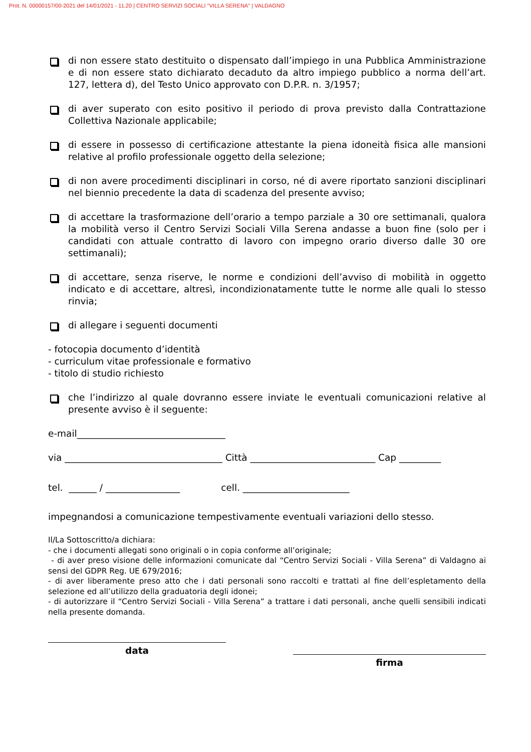Prot. N. 00000157/00-2021 del 14/01/2021 - 11.20 | CENTRO SERVIZI SOCIALI "VILLA SERENA" | VALDAGNO
di non essere stato destituito o dispensato dall’impiego in una Pubblica Amministrazione e di non essere stato dichiarato decaduto da altro impiego pubblico a norma dell’art. 127, lettera d), del Testo Unico approvato con D.P.R. n. 3/1957;
di aver superato con esito positivo il periodo di prova previsto dalla Contrattazione Collettiva Nazionale applicabile;
di essere in possesso di certificazione attestante la piena idoneità fisica alle mansioni relative al profilo professionale oggetto della selezione;
di non avere procedimenti disciplinari in corso, né di avere riportato sanzioni disciplinari nel biennio precedente la data di scadenza del presente avviso;
di accettare la trasformazione dell’orario a tempo parziale a 30 ore settimanali, qualora la mobilità verso il Centro Servizi Sociali Villa Serena andasse a buon fine (solo per i candidati con attuale contratto di lavoro con impegno orario diverso dalle 30 ore settimanali);
di accettare, senza riserve, le norme e condizioni dell’avviso di mobilità in oggetto indicato e di accettare, altresì, incondizionatamente tutte le norme alle quali lo stesso rinvia;
di allegare i seguenti documenti
- fotocopia documento d’identità
- curriculum vitae professionale e formativo
- titolo di studio richiesto
che l’indirizzo al quale dovranno essere inviate le eventuali comunicazioni relative al presente avviso è il seguente:
e-mail________________________________
via __________________________________ Città ___________________________ Cap _________
tel. ______ / ________________ cell. _______________________
impegnandosi a comunicazione tempestivamente eventuali variazioni dello stesso.
Il/La Sottoscritto/a dichiara:
- che i documenti allegati sono originali o in copia conforme all’originale;
- di aver preso visione delle informazioni comunicate dal “Centro Servizi Sociali - Villa Serena” di Valdagno ai sensi del GDPR Reg. UE 679/2016;
- di aver liberamente preso atto che i dati personali sono raccolti e trattati al fine dell’espletamento della selezione ed all’utilizzo della graduatoria degli idonei;
- di autorizzare il “Centro Servizi Sociali - Villa Serena” a trattare i dati personali, anche quelli sensibili indicati nella presente domanda.
data
firma